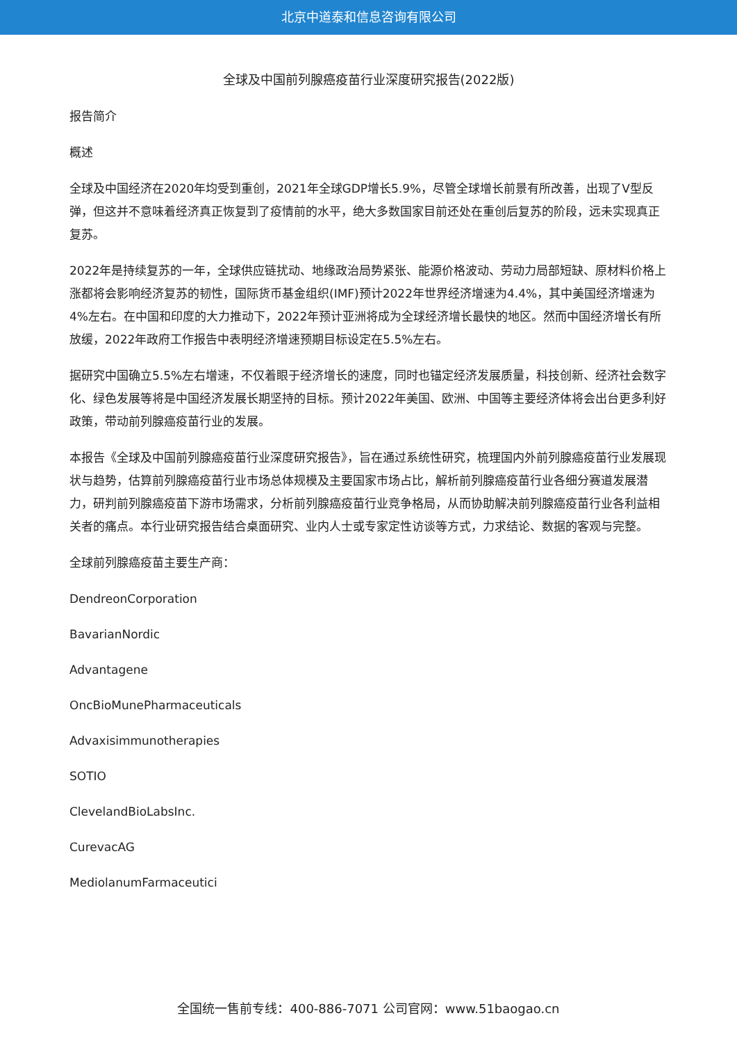北京中道泰和信息咨询有限公司
全球及中国前列腺癌疫苗行业深度研究报告(2022版)
报告简介
概述
全球及中国经济在2020年均受到重创，2021年全球GDP增长5.9%，尽管全球增长前景有所改善，出现了V型反弹，但这并不意味着经济真正恢复到了疫情前的水平，绝大多数国家目前还处在重创后复苏的阶段，远未实现真正复苏。
2022年是持续复苏的一年，全球供应链扰动、地缘政治局势紧张、能源价格波动、劳动力局部短缺、原材料价格上涨都将会影响经济复苏的韧性，国际货币基金组织(IMF)预计2022年世界经济增速为4.4%，其中美国经济增速为4%左右。在中国和印度的大力推动下，2022年预计亚洲将成为全球经济增长最快的地区。然而中国经济增长有所放缓，2022年政府工作报告中表明经济增速预期目标设定在5.5%左右。
据研究中国确立5.5%左右增速，不仅着眼于经济增长的速度，同时也锚定经济发展质量，科技创新、经济社会数字化、绿色发展等将是中国经济发展长期坚持的目标。预计2022年美国、欧洲、中国等主要经济体将会出台更多利好政策，带动前列腺癌疫苗行业的发展。
本报告《全球及中国前列腺癌疫苗行业深度研究报告》，旨在通过系统性研究，梳理国内外前列腺癌疫苗行业发展现状与趋势，估算前列腺癌疫苗行业市场总体规模及主要国家市场占比，解析前列腺癌疫苗行业各细分赛道发展潜力，研判前列腺癌疫苗下游市场需求，分析前列腺癌疫苗行业竞争格局，从而协助解决前列腺癌疫苗行业各利益相关者的痛点。本行业研究报告结合桌面研究、业内人士或专家定性访谈等方式，力求结论、数据的客观与完整。
全球前列腺癌疫苗主要生产商：
DendreonCorporation
BavarianNordic
Advantagene
OncBioMunePharmaceuticals
Advaxisimmunotherapies
SOTIO
ClevelandBioLabsInc.
CurevacAG
MediolanumFarmaceutici
全国统一售前专线：400-886-7071 公司官网：www.51baogao.cn